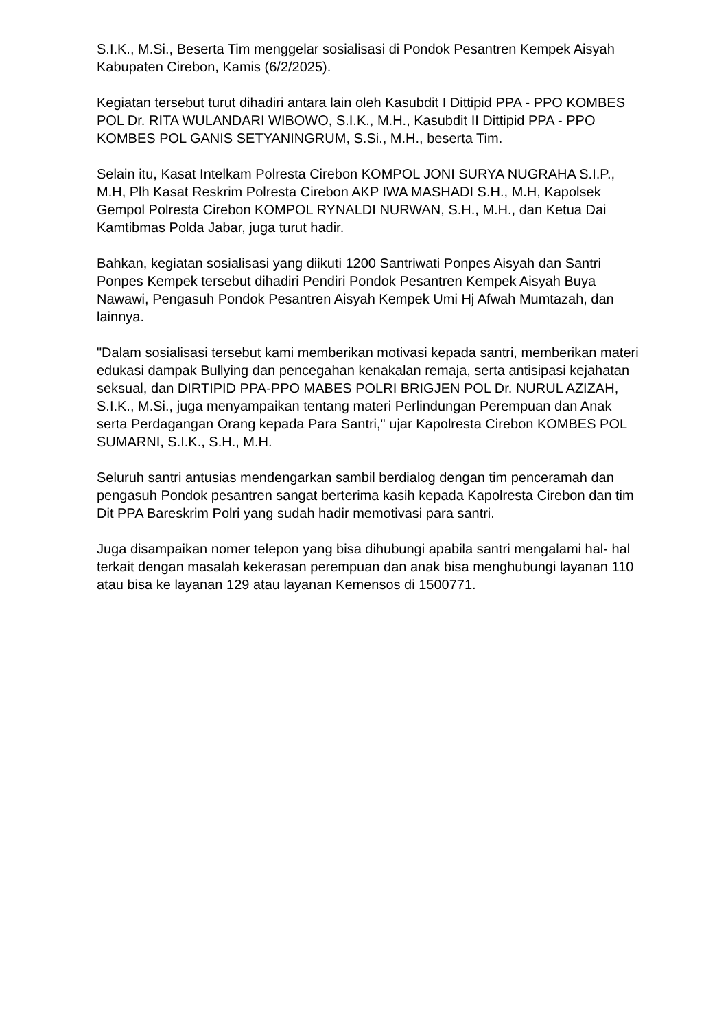S.I.K., M.Si., Beserta Tim menggelar sosialisasi di Pondok Pesantren Kempek Aisyah Kabupaten Cirebon, Kamis (6/2/2025).
Kegiatan tersebut turut dihadiri antara lain oleh Kasubdit I Dittipid PPA - PPO KOMBES POL Dr. RITA WULANDARI WIBOWO, S.I.K., M.H., Kasubdit II Dittipid PPA - PPO KOMBES POL GANIS SETYANINGRUM, S.Si., M.H., beserta Tim.
Selain itu, Kasat Intelkam Polresta Cirebon KOMPOL JONI SURYA NUGRAHA S.I.P., M.H, Plh Kasat Reskrim Polresta Cirebon AKP IWA MASHADI S.H., M.H, Kapolsek Gempol Polresta Cirebon KOMPOL RYNALDI NURWAN, S.H., M.H., dan Ketua Dai Kamtibmas Polda Jabar, juga turut hadir.
Bahkan, kegiatan sosialisasi yang diikuti 1200 Santriwati Ponpes Aisyah dan Santri Ponpes Kempek tersebut dihadiri Pendiri Pondok Pesantren Kempek Aisyah Buya Nawawi, Pengasuh Pondok Pesantren Aisyah Kempek Umi Hj Afwah Mumtazah, dan lainnya.
"Dalam sosialisasi tersebut kami memberikan motivasi kepada santri, memberikan materi edukasi dampak Bullying dan pencegahan kenakalan remaja, serta antisipasi kejahatan seksual, dan DIRTIPID PPA-PPO MABES POLRI BRIGJEN POL Dr. NURUL AZIZAH, S.I.K., M.Si., juga menyampaikan tentang materi Perlindungan Perempuan dan Anak serta Perdagangan Orang kepada Para Santri," ujar Kapolresta Cirebon KOMBES POL SUMARNI, S.I.K., S.H., M.H.
Seluruh santri antusias mendengarkan sambil berdialog dengan tim penceramah dan pengasuh Pondok pesantren sangat berterima kasih kepada Kapolresta Cirebon dan tim Dit PPA Bareskrim Polri yang sudah hadir memotivasi para santri.
Juga disampaikan nomer telepon yang bisa dihubungi apabila santri mengalami hal- hal terkait dengan masalah kekerasan perempuan dan anak bisa menghubungi layanan 110 atau bisa ke layanan 129 atau layanan Kemensos di 1500771.